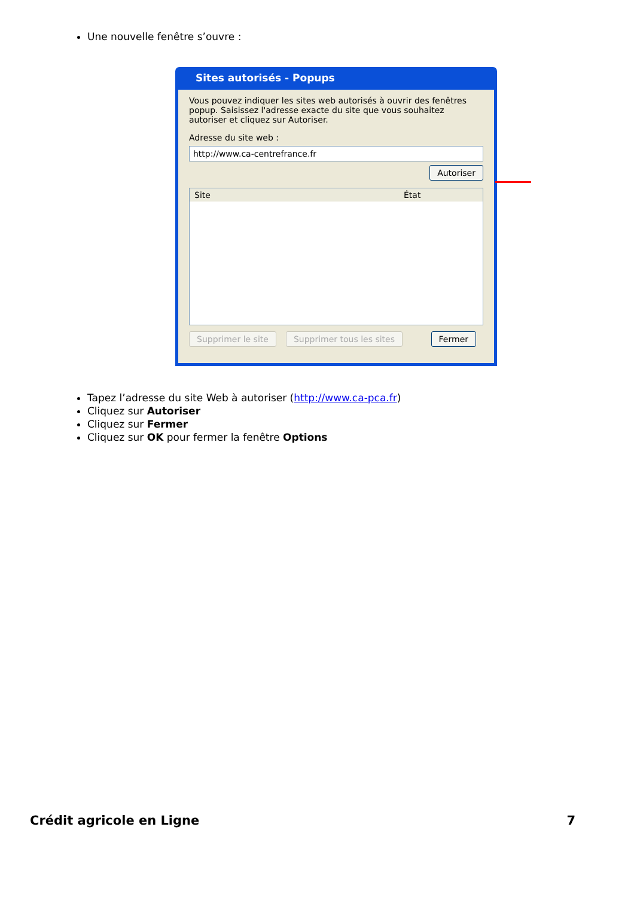Une nouvelle fenêtre s’ouvre :
Sites autorisés - Popups
Vous pouvez indiquer les sites web autorisés à ouvrir des fenêtres popup. Saisissez l'adresse exacte du site que vous souhaitez autoriser et cliquez sur Autoriser.
Adresse du site web :
http://www.ca-centrefrance.fr
Autoriser
Site État
Supprimer le site Supprimer tous les sites Fermer
Tapez l’adresse du site Web à autoriser (http://www.ca-pca.fr)
Cliquez sur Autoriser
Cliquez sur Fermer
Cliquez sur OK pour fermer la fenêtre Options
Crédit agricole en Ligne 7